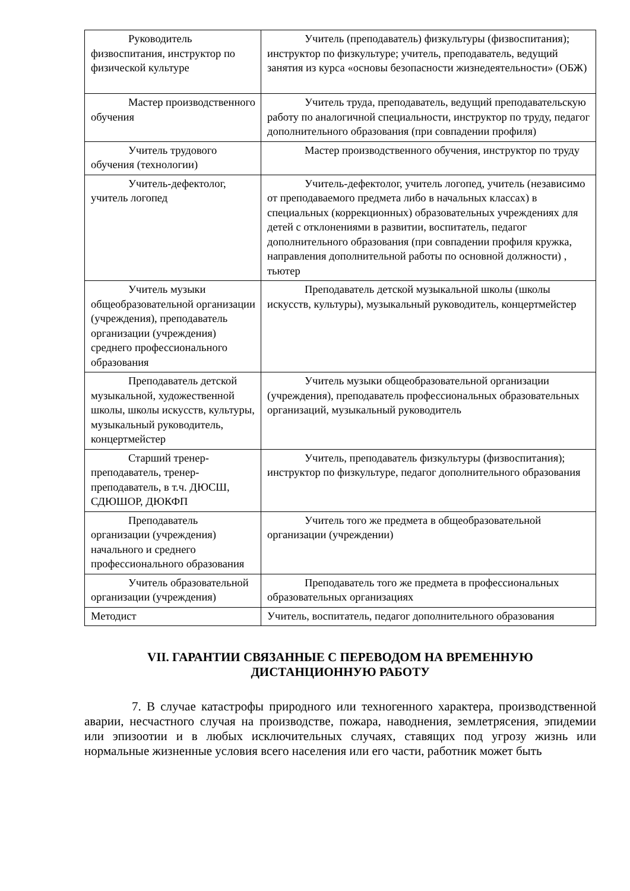| Руководитель физвоспитания, инструктор по физической культуре | Учитель (преподаватель) физкультуры (физвоспитания); инструктор по физкультуре; учитель, преподаватель, ведущий занятия из курса «основы безопасности жизнедеятельности» (ОБЖ) |
| Мастер производственного обучения | Учитель труда, преподаватель, ведущий преподавательскую работу по аналогичной специальности, инструктор по труду, педагог дополнительного образования (при совпадении профиля) |
| Учитель трудового обучения (технологии) | Мастер производственного обучения, инструктор по труду |
| Учитель-дефектолог, учитель логопед | Учитель-дефектолог, учитель логопед, учитель (независимо от преподаваемого предмета либо в начальных классах) в специальных (коррекционных) образовательных учреждениях для детей с отклонениями в развитии, воспитатель, педагог дополнительного образования (при совпадении профиля кружка, направления дополнительной работы по основной должности) , тьютер |
| Учитель музыки общеобразовательной организации (учреждения), преподаватель организации (учреждения) среднего профессионального образования | Преподаватель детской музыкальной школы (школы искусств, культуры), музыкальный руководитель, концертмейстер |
| Преподаватель детской музыкальной, художественной школы, школы искусств, культуры, музыкальный руководитель, концертмейстер | Учитель музыки общеобразовательной организации (учреждения), преподаватель профессиональных образовательных организаций, музыкальный руководитель |
| Старший тренер-преподаватель, тренер-преподаватель, в т.ч. ДЮСШ, СДЮШОР, ДЮКФП | Учитель, преподаватель физкультуры (физвоспитания); инструктор по физкультуре, педагог дополнительного образования |
| Преподаватель организации (учреждения) начального и среднего профессионального образования | Учитель того же предмета в общеобразовательной организации (учреждении) |
| Учитель образовательной организации (учреждения) | Преподаватель того же предмета в профессиональных образовательных организациях |
| Методист | Учитель, воспитатель, педагог дополнительного образования |
VII. ГАРАНТИИ СВЯЗАННЫЕ С ПЕРЕВОДОМ НА ВРЕМЕННУЮ ДИСТАНЦИОННУЮ РАБОТУ
7. В случае катастрофы природного или техногенного характера, производственной аварии, несчастного случая на производстве, пожара, наводнения, землетрясения, эпидемии или эпизоотии и в любых исключительных случаях, ставящих под угрозу жизнь или нормальные жизненные условия всего населения или его части, работник может быть